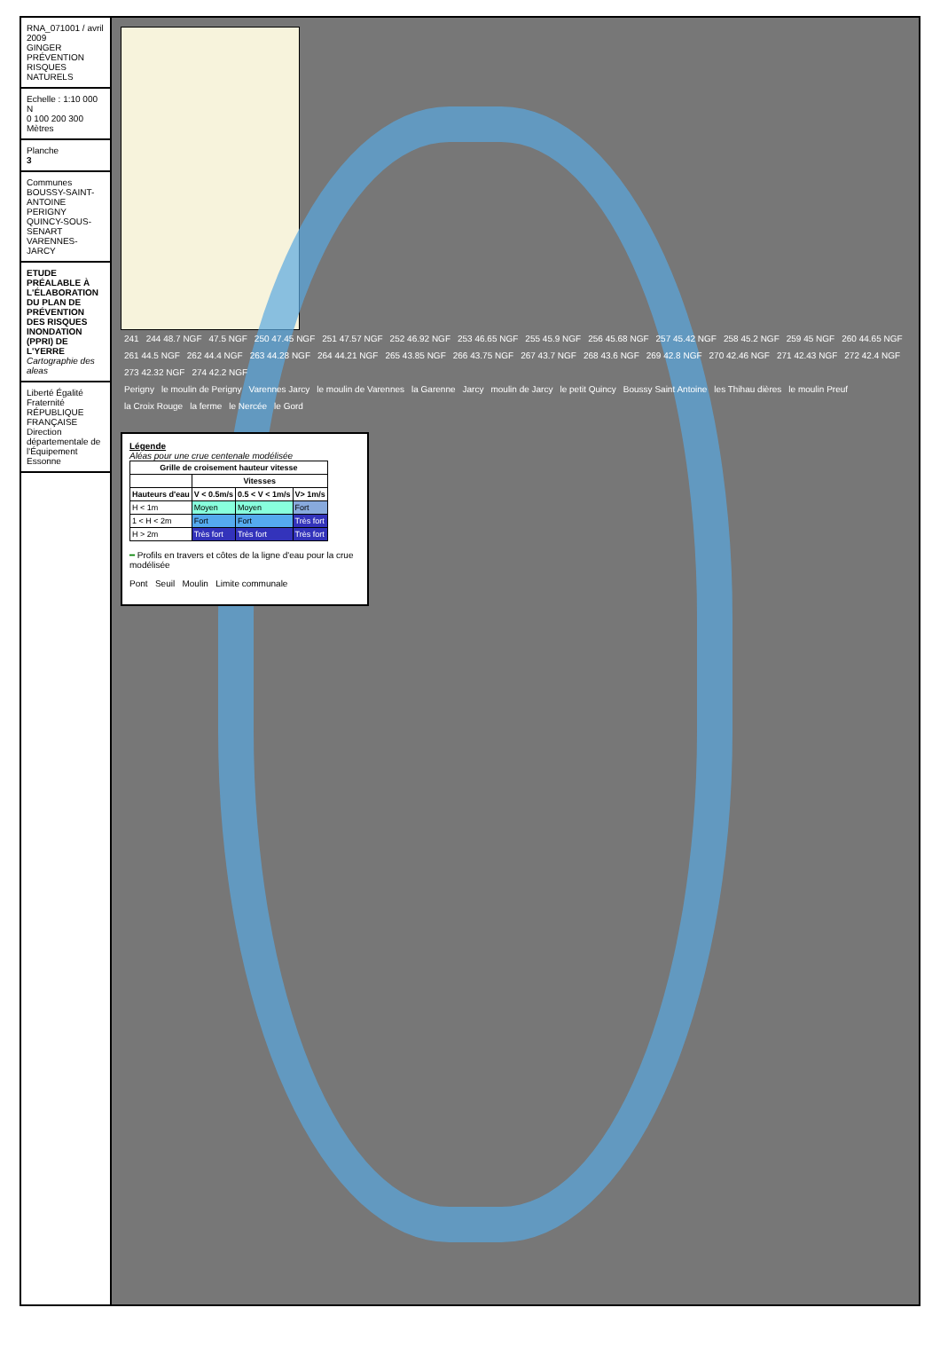RNA_071001 / avril 2009
GINGER PRÉVENTION RISQUES NATURELS
Echelle : 1:10 000
N
0 100 200 300
Mètres
Planche
3
Communes
BOUSSY-SAINT-ANTOINE
PERIGNY
QUINCY-SOUS-SENART
VARENNES-JARCY
ETUDE PRÉALABLE À L'ÉLABORATION DU PLAN DE PRÉVENTION DES RISQUES INONDATION (PPRI) DE L'YERRE
Cartographie des aleas
Liberté Égalité Fraternité RÉPUBLIQUE FRANÇAISE
Direction départementale de l'Équipement Essonne
241 244 48.7 NGF 47.5 NGF 250 47.45 NGF 251 47.57 NGF 252 46.92 NGF 253 46.65 NGF 255 45.9 NGF 256 45.68 NGF 257 45.42 NGF 258 45.2 NGF 259 45 NGF 260 44.65 NGF 261 44.5 NGF 262 44.4 NGF 263 44.28 NGF 264 44.21 NGF 265 43.85 NGF 266 43.75 NGF 267 43.7 NGF 268 43.6 NGF 269 42.8 NGF 270 42.46 NGF 271 42.43 NGF 272 42.4 NGF 273 42.32 NGF 274 42.2 NGF
Perigny le moulin de Perigny Varennes Jarcy le moulin de Varennes la Garenne Jarcy moulin de Jarcy le petit Quincy Boussy Saint Antoine les Thihau dières le moulin Preuf la Croix Rouge la ferme le Nercée le Gord
Légende
Aléas pour une crue centenale modélisée
| Grille de croisement hauteur vitesse | | | |
| --- | --- | --- | --- |
| | Vitesses | | |
| Hauteurs d'eau | V < 0.5m/s | 0.5 < V < 1m/s | V> 1m/s |
| H < 1m | Moyen | Moyen | Fort |
| 1 < H < 2m | Fort | Fort | Très fort |
| H > 2m | Très fort | Très fort | Très fort |
━ Profils en travers et côtes de la ligne d'eau pour la crue modélisée
Pont Seuil Moulin Limite communale